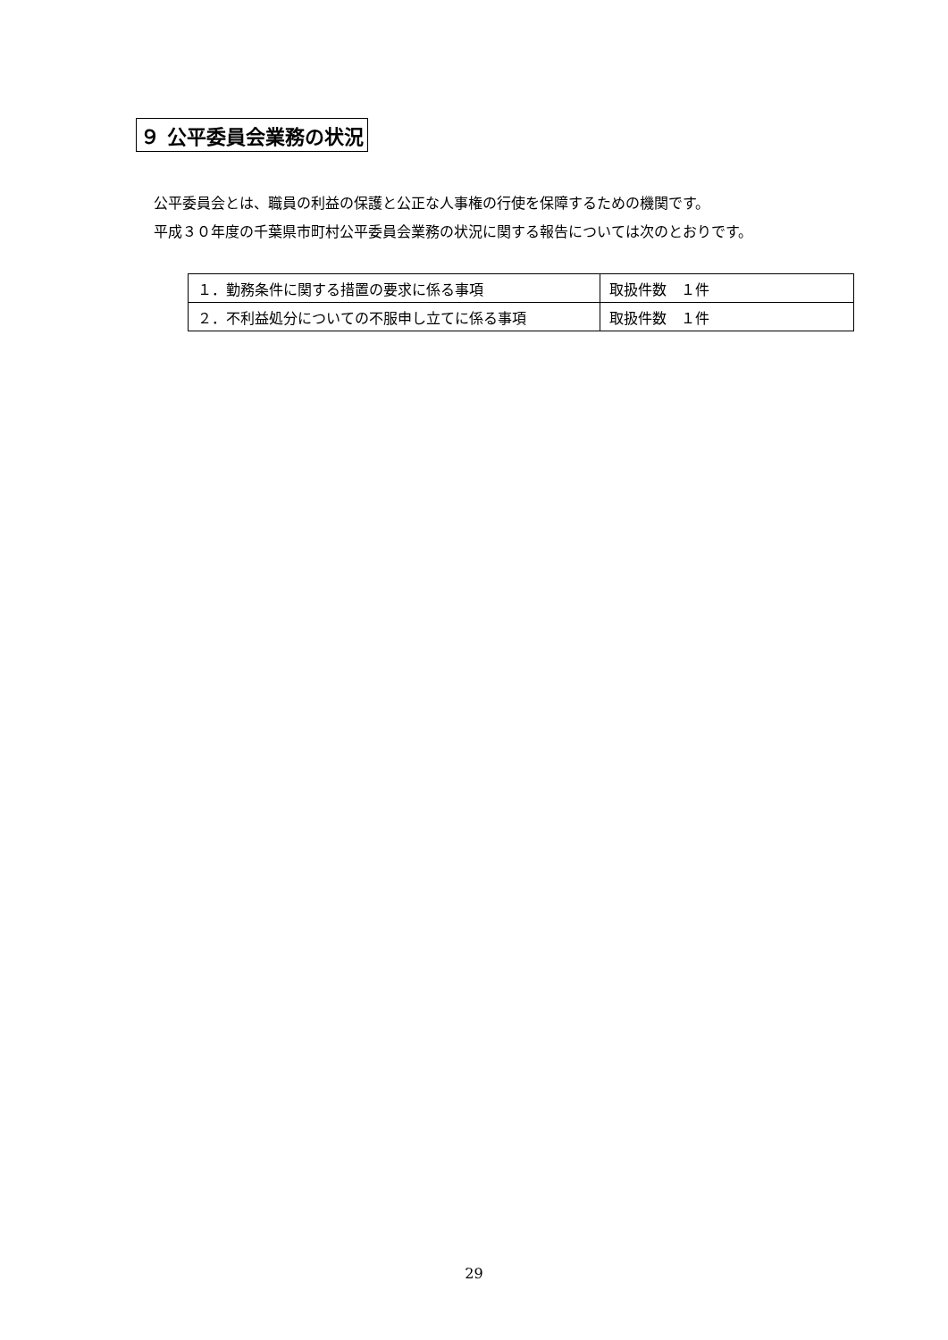９ 公平委員会業務の状況
公平委員会とは、職員の利益の保護と公正な人事権の行使を保障するための機関です。
平成３０年度の千葉県市町村公平委員会業務の状況に関する報告については次のとおりです。
| １．勤務条件に関する措置の要求に係る事項 | 取扱件数 １件 |
| ２．不利益処分についての不服申し立てに係る事項 | 取扱件数 １件 |
29